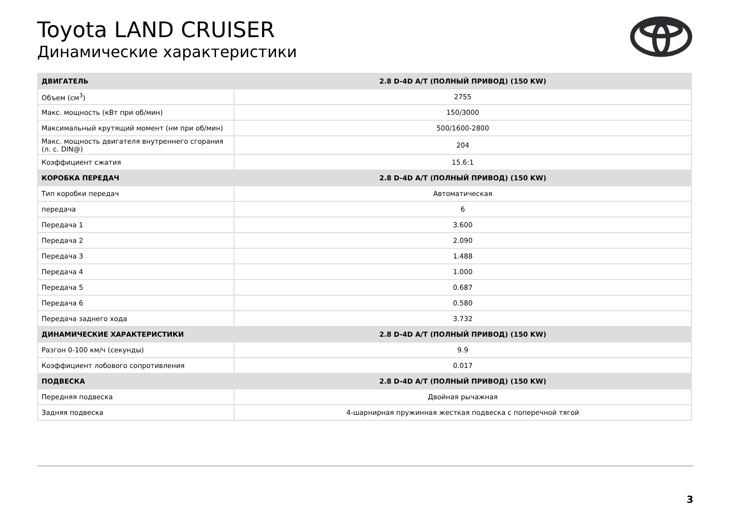Toyota LAND CRUISER
Динамические характеристики
| ДВИГАТЕЛЬ | 2.8 D-4D A/T (ПОЛНЫЙ ПРИВОД) (150 KW) |
| --- | --- |
| Объем (см<sup>3</sup>) | 2755 |
| Макс. мощность (кВт при об/мин) | 150/3000 |
| Максимальный крутящий момент (нм при об/мин) | 500/1600-2800 |
| Макс. мощность двигателя внутреннего сгорания (л. с. DIN@) | 204 |
| Коэффициент сжатия | 15.6:1 |
| КОРОБКА ПЕРЕДАЧ | 2.8 D-4D A/T (ПОЛНЫЙ ПРИВОД) (150 KW) |
| Тип коробки передач | Автоматическая |
| передача | 6 |
| Передача 1 | 3.600 |
| Передача 2 | 2.090 |
| Передача 3 | 1.488 |
| Передача 4 | 1.000 |
| Передача 5 | 0.687 |
| Передача 6 | 0.580 |
| Передача заднего хода | 3.732 |
| ДИНАМИЧЕСКИЕ ХАРАКТЕРИСТИКИ | 2.8 D-4D A/T (ПОЛНЫЙ ПРИВОД) (150 KW) |
| Разгон 0-100 км/ч (секунды) | 9.9 |
| Коэффициент лобового сопротивления | 0.017 |
| ПОДВЕСКА | 2.8 D-4D A/T (ПОЛНЫЙ ПРИВОД) (150 KW) |
| Передняя подвеска | Двойная рычажная |
| Задняя подвеска | 4-шарнирная пружинная жесткая подвеска с поперечной тягой |
3